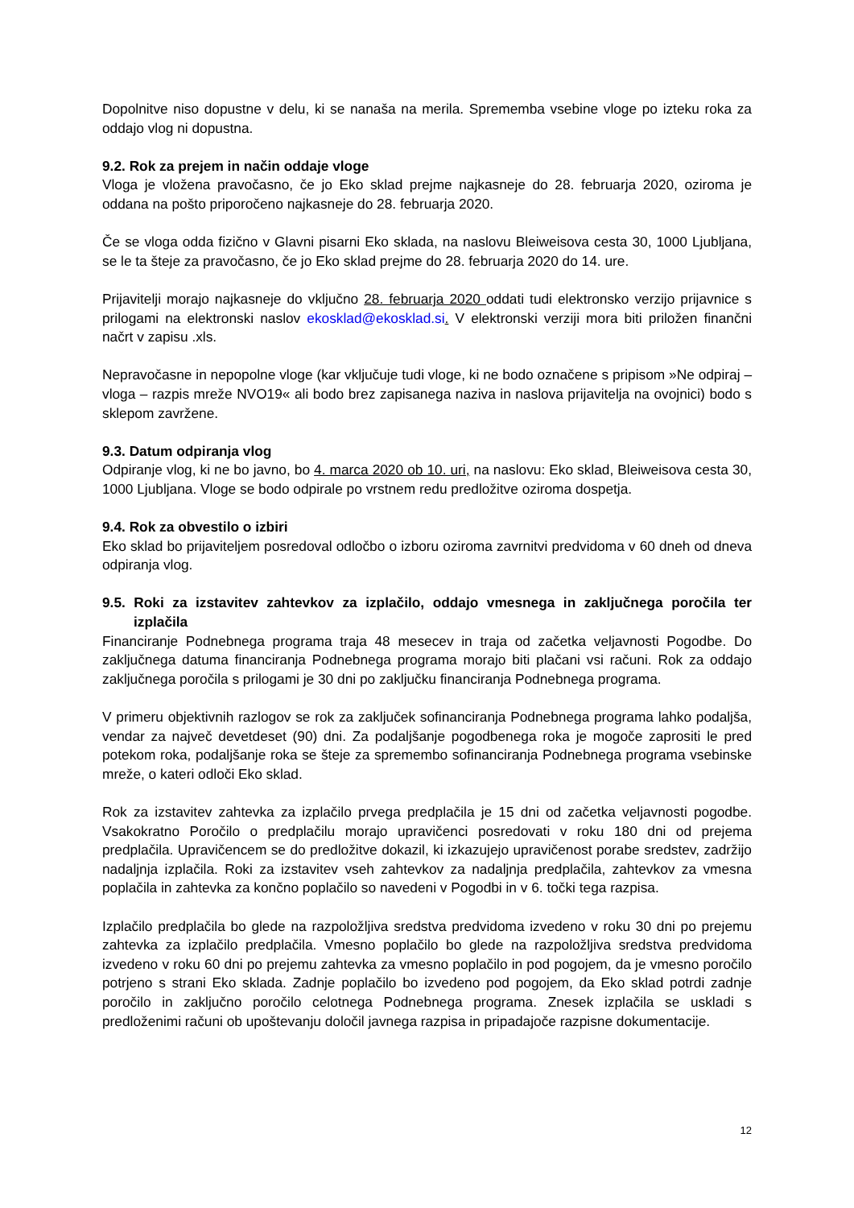Dopolnitve niso dopustne v delu, ki se nanaša na merila. Sprememba vsebine vloge po izteku roka za oddajo vlog ni dopustna.
9.2. Rok za prejem in način oddaje vloge
Vloga je vložena pravočasno, če jo Eko sklad prejme najkasneje do 28. februarja 2020, oziroma je oddana na pošto priporočeno najkasneje do 28. februarja 2020.
Če se vloga odda fizično v Glavni pisarni Eko sklada, na naslovu Bleiweisova cesta 30, 1000 Ljubljana, se le ta šteje za pravočasno, če jo Eko sklad prejme do 28. februarja 2020 do 14. ure.
Prijavitelji morajo najkasneje do vključno 28. februarja 2020 oddati tudi elektronsko verzijo prijavnice s prilogami na elektronski naslov ekosklad@ekosklad.si. V elektronski verziji mora biti priložen finančni načrt v zapisu .xls.
Nepravočasne in nepopolne vloge (kar vključuje tudi vloge, ki ne bodo označene s pripisom »Ne odpiraj – vloga – razpis mreže NVO19« ali bodo brez zapisanega naziva in naslova prijavitelja na ovojnici) bodo s sklepom zavržene.
9.3. Datum odpiranja vlog
Odpiranje vlog, ki ne bo javno, bo 4. marca 2020 ob 10. uri, na naslovu: Eko sklad, Bleiweisova cesta 30, 1000 Ljubljana. Vloge se bodo odpirale po vrstnem redu predložitve oziroma dospetja.
9.4. Rok za obvestilo o izbiri
Eko sklad bo prijaviteljem posredoval odločbo o izboru oziroma zavrnitvi predvidoma v 60 dneh od dneva odpiranja vlog.
9.5. Roki za izstavitev zahtevkov za izplačilo, oddajo vmesnega in zaključnega poročila ter izplačila
Financiranje Podnebnega programa traja 48 mesecev in traja od začetka veljavnosti Pogodbe. Do zaključnega datuma financiranja Podnebnega programa morajo biti plačani vsi računi. Rok za oddajo zaključnega poročila s prilogami je 30 dni po zaključku financiranja Podnebnega programa.
V primeru objektivnih razlogov se rok za zaključek sofinanciranja Podnebnega programa lahko podaljša, vendar za največ devetdeset (90) dni. Za podaljšanje pogodbenega roka je mogoče zaprositi le pred potekom roka, podaljšanje roka se šteje za spremembo sofinanciranja Podnebnega programa vsebinske mreže, o kateri odloči Eko sklad.
Rok za izstavitev zahtevka za izplačilo prvega predplačila je 15 dni od začetka veljavnosti pogodbe. Vsakokratno Poročilo o predplačilu morajo upravičenci posredovati v roku 180 dni od prejema predplačila. Upravičencem se do predložitve dokazil, ki izkazujejo upravičenost porabe sredstev, zadržijo nadaljnja izplačila. Roki za izstavitev vseh zahtevkov za nadaljnja predplačila, zahtevkov za vmesna poplačila in zahtevka za končno poplačilo so navedeni v Pogodbi in v 6. točki tega razpisa.
Izplačilo predplačila bo glede na razpoložljiva sredstva predvidoma izvedeno v roku 30 dni po prejemu zahtevka za izplačilo predplačila. Vmesno poplačilo bo glede na razpoložljiva sredstva predvidoma izvedeno v roku 60 dni po prejemu zahtevka za vmesno poplačilo in pod pogojem, da je vmesno poročilo potrjeno s strani Eko sklada. Zadnje poplačilo bo izvedeno pod pogojem, da Eko sklad potrdi zadnje poročilo in zaključno poročilo celotnega Podnebnega programa. Znesek izplačila se uskladi s predloženimi računi ob upoštevanju določil javnega razpisa in pripadajoče razpisne dokumentacije.
12